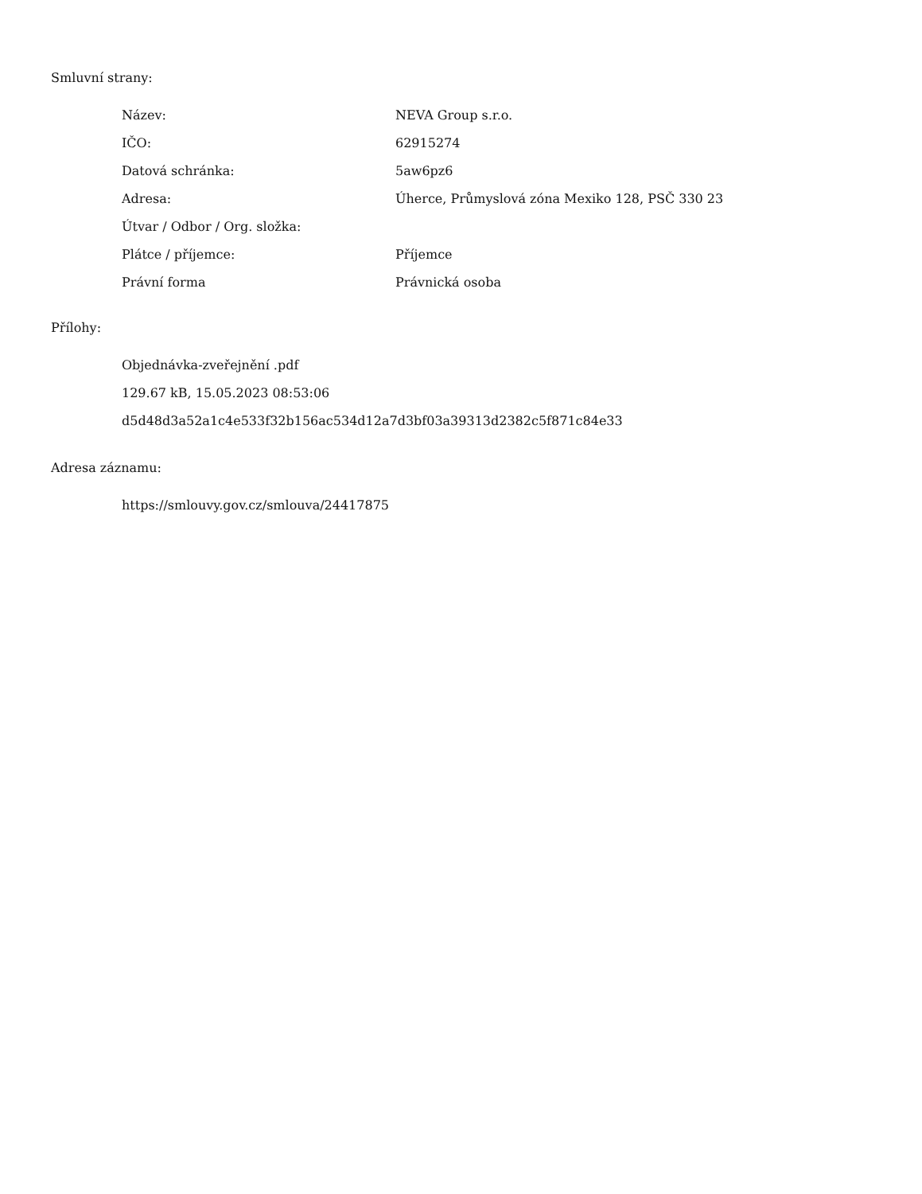Smluvní strany:
| Název: | NEVA Group s.r.o. |
| IČO: | 62915274 |
| Datová schránka: | 5aw6pz6 |
| Adresa: | Úherce, Průmyslová zóna Mexiko 128, PSČ 330 23 |
| Útvar / Odbor / Org. složka: | |
| Plátce / příjemce: | Příjemce |
| Právní forma | Právnická osoba |
Přílohy:
Objednávka-zveřejnění .pdf
129.67 kB, 15.05.2023 08:53:06
d5d48d3a52a1c4e533f32b156ac534d12a7d3bf03a39313d2382c5f871c84e33
Adresa záznamu:
https://smlouvy.gov.cz/smlouva/24417875